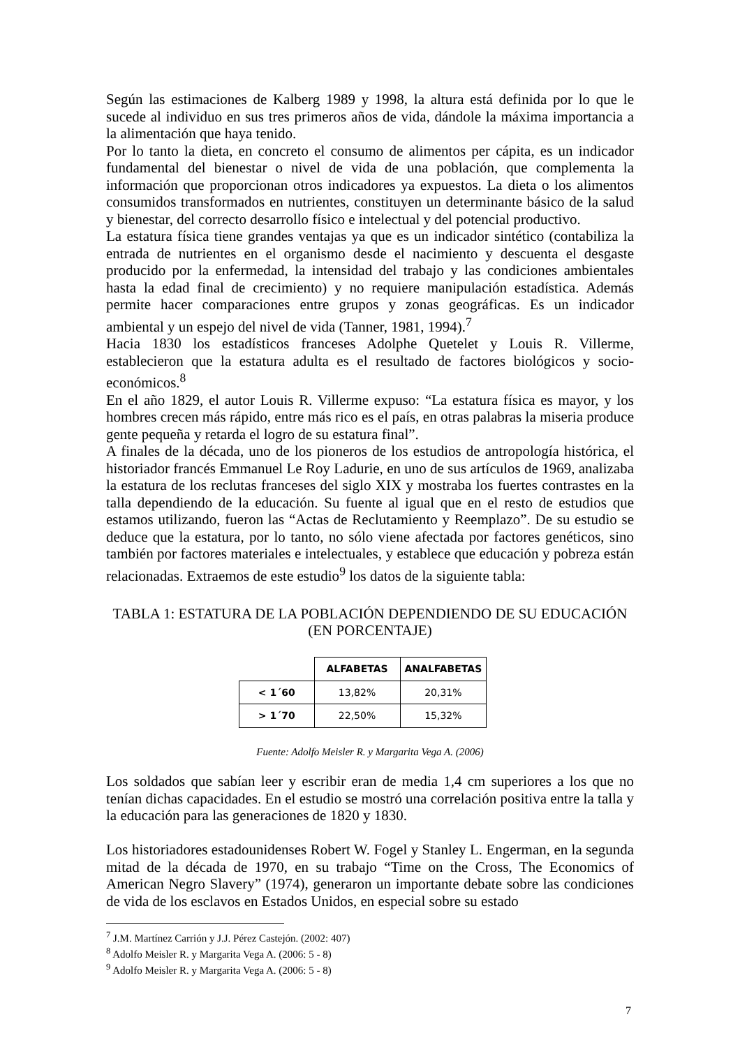Según las estimaciones de Kalberg 1989 y 1998, la altura está definida por lo que le sucede al individuo en sus tres primeros años de vida, dándole la máxima importancia a la alimentación que haya tenido.
Por lo tanto la dieta, en concreto el consumo de alimentos per cápita, es un indicador fundamental del bienestar o nivel de vida de una población, que complementa la información que proporcionan otros indicadores ya expuestos. La dieta o los alimentos consumidos transformados en nutrientes, constituyen un determinante básico de la salud y bienestar, del correcto desarrollo físico e intelectual y del potencial productivo.
La estatura física tiene grandes ventajas ya que es un indicador sintético (contabiliza la entrada de nutrientes en el organismo desde el nacimiento y descuenta el desgaste producido por la enfermedad, la intensidad del trabajo y las condiciones ambientales hasta la edad final de crecimiento) y no requiere manipulación estadística. Además permite hacer comparaciones entre grupos y zonas geográficas. Es un indicador ambiental y un espejo del nivel de vida (Tanner, 1981, 1994).<sup>7</sup>
Hacia 1830 los estadísticos franceses Adolphe Quetelet y Louis R. Villerme, establecieron que la estatura adulta es el resultado de factores biológicos y socio-económicos.<sup>8</sup>
En el año 1829, el autor Louis R. Villerme expuso: “La estatura física es mayor, y los hombres crecen más rápido, entre más rico es el país, en otras palabras la miseria produce gente pequeña y retarda el logro de su estatura final”.
A finales de la década, uno de los pioneros de los estudios de antropología histórica, el historiador francés Emmanuel Le Roy Ladurie, en uno de sus artículos de 1969, analizaba la estatura de los reclutas franceses del siglo XIX y mostraba los fuertes contrastes en la talla dependiendo de la educación. Su fuente al igual que en el resto de estudios que estamos utilizando, fueron las “Actas de Reclutamiento y Reemplazo”. De su estudio se deduce que la estatura, por lo tanto, no sólo viene afectada por factores genéticos, sino también por factores materiales e intelectuales, y establece que educación y pobreza están relacionadas. Extraemos de este estudio<sup>9</sup> los datos de la siguiente tabla:
TABLA 1: ESTATURA DE LA POBLACIÓN DEPENDIENDO DE SU EDUCACIÓN (EN PORCENTAJE)
| | ALFABETAS | ANALFABETAS |
| < 1´60 | 13,82% | 20,31% |
| > 1´70 | 22,50% | 15,32% |
Fuente: Adolfo Meisler R. y Margarita Vega A. (2006)
Los soldados que sabían leer y escribir eran de media 1,4 cm superiores a los que no tenían dichas capacidades. En el estudio se mostró una correlación positiva entre la talla y la educación para las generaciones de 1820 y 1830.
Los historiadores estadounidenses Robert W. Fogel y Stanley L. Engerman, en la segunda mitad de la década de 1970, en su trabajo “Time on the Cross, The Economics of American Negro Slavery” (1974), generaron un importante debate sobre las condiciones de vida de los esclavos en Estados Unidos, en especial sobre su estado
<sup>7</sup> J.M. Martínez Carrión y J.J. Pérez Castejón. (2002: 407)
<sup>8</sup> Adolfo Meisler R. y Margarita Vega A. (2006: 5 - 8)
<sup>9</sup> Adolfo Meisler R. y Margarita Vega A. (2006: 5 - 8)
7